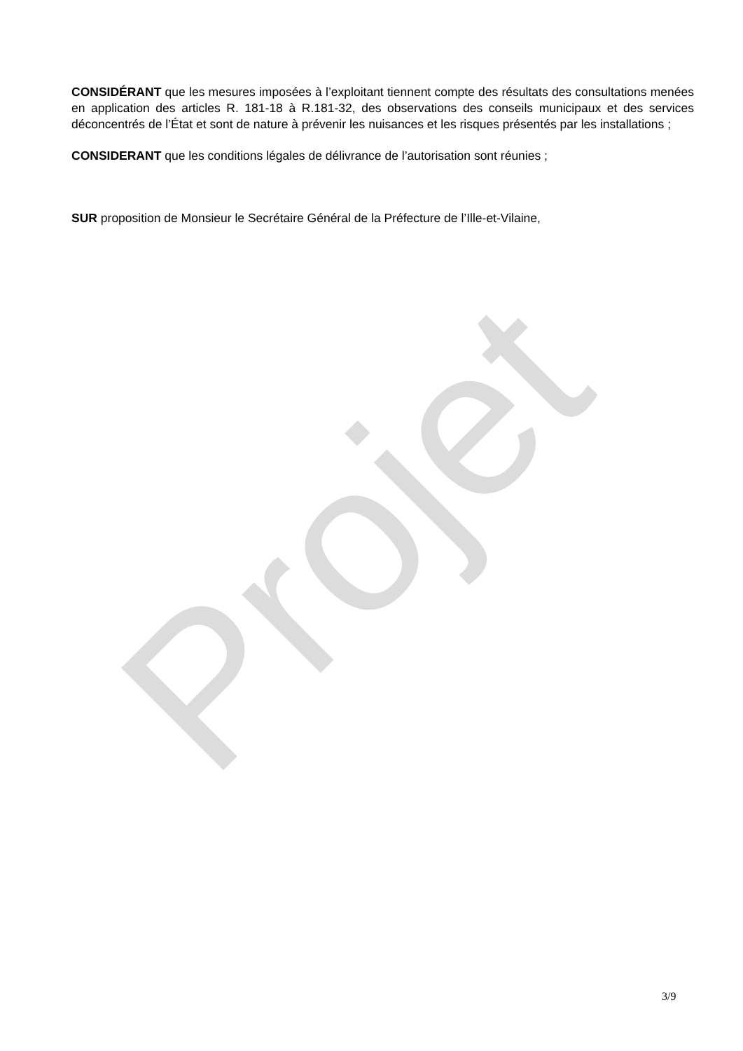CONSIDÉRANT que les mesures imposées à l’exploitant tiennent compte des résultats des consultations menées en application des articles R. 181-18 à R.181-32, des observations des conseils municipaux et des services déconcentrés de l’État et sont de nature à prévenir les nuisances et les risques présentés par les installations ;
CONSIDERANT que les conditions légales de délivrance de l’autorisation sont réunies ;
SUR proposition de Monsieur le Secrétaire Général de la Préfecture de l’Ille-et-Vilaine,
Projet
3/9